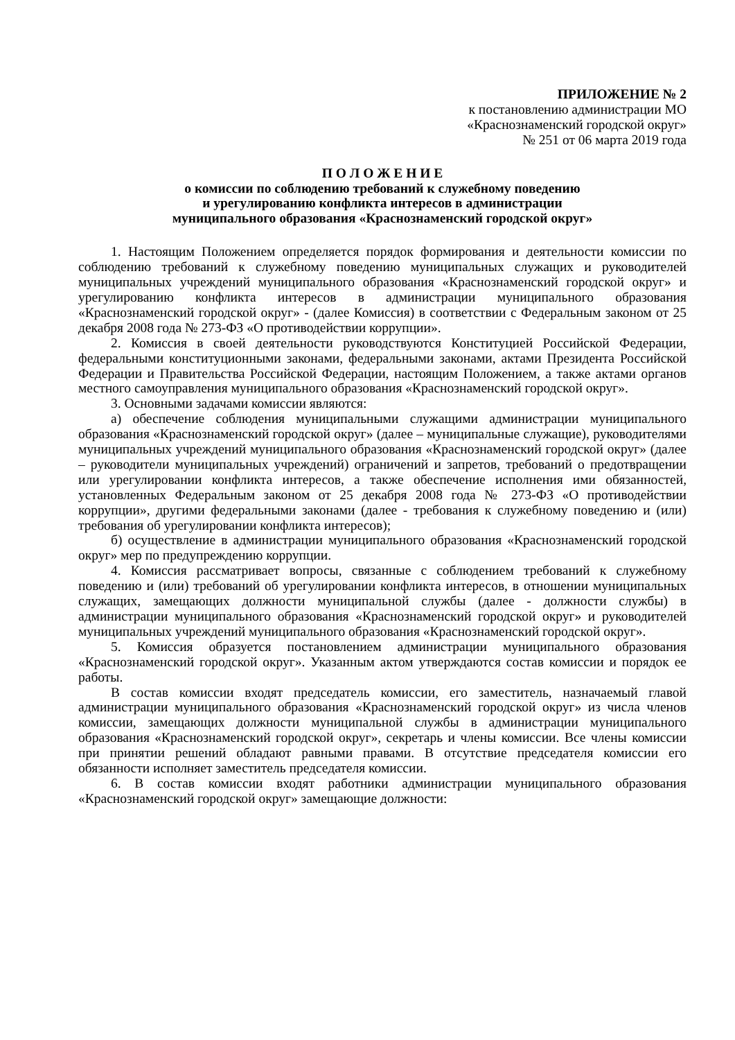ПРИЛОЖЕНИЕ № 2
к постановлению администрации МО
«Краснознаменский городской округ»
№ 251 от 06 марта 2019 года
П О Л О Ж Е Н И Е
о комиссии по соблюдению требований к служебному поведению
и урегулированию конфликта интересов в администрации
муниципального образования «Краснознаменский городской округ»
1. Настоящим Положением определяется порядок формирования и деятельности комиссии по соблюдению требований к служебному поведению муниципальных служащих и руководителей муниципальных учреждений муниципального образования «Краснознаменский городской округ» и урегулированию конфликта интересов в администрации муниципального образования «Краснознаменский городской округ» - (далее Комиссия) в соответствии с Федеральным законом от 25 декабря 2008 года № 273-ФЗ «О противодействии коррупции».
2. Комиссия в своей деятельности руководствуются Конституцией Российской Федерации, федеральными конституционными законами, федеральными законами, актами Президента Российской Федерации и Правительства Российской Федерации, настоящим Положением, а также актами органов местного самоуправления муниципального образования «Краснознаменский городской округ».
3. Основными задачами комиссии являются:
а) обеспечение соблюдения муниципальными служащими администрации муниципального образования «Краснознаменский городской округ» (далее – муниципальные служащие), руководителями муниципальных учреждений муниципального образования «Краснознаменский городской округ» (далее – руководители муниципальных учреждений) ограничений и запретов, требований о предотвращении или урегулировании конфликта интересов, а также обеспечение исполнения ими обязанностей, установленных Федеральным законом от 25 декабря 2008 года № 273-ФЗ «О противодействии коррупции», другими федеральными законами (далее - требования к служебному поведению и (или) требования об урегулировании конфликта интересов);
б) осуществление в администрации муниципального образования «Краснознаменский городской округ» мер по предупреждению коррупции.
4. Комиссия рассматривает вопросы, связанные с соблюдением требований к служебному поведению и (или) требований об урегулировании конфликта интересов, в отношении муниципальных служащих, замещающих должности муниципальной службы (далее - должности службы) в администрации муниципального образования «Краснознаменский городской округ» и руководителей муниципальных учреждений муниципального образования «Краснознаменский городской округ».
5. Комиссия образуется постановлением администрации муниципального образования «Краснознаменский городской округ». Указанным актом утверждаются состав комиссии и порядок ее работы.
В состав комиссии входят председатель комиссии, его заместитель, назначаемый главой администрации муниципального образования «Краснознаменский городской округ» из числа членов комиссии, замещающих должности муниципальной службы в администрации муниципального образования «Краснознаменский городской округ», секретарь и члены комиссии. Все члены комиссии при принятии решений обладают равными правами. В отсутствие председателя комиссии его обязанности исполняет заместитель председателя комиссии.
6. В состав комиссии входят работники администрации муниципального образования «Краснознаменский городской округ» замещающие должности: